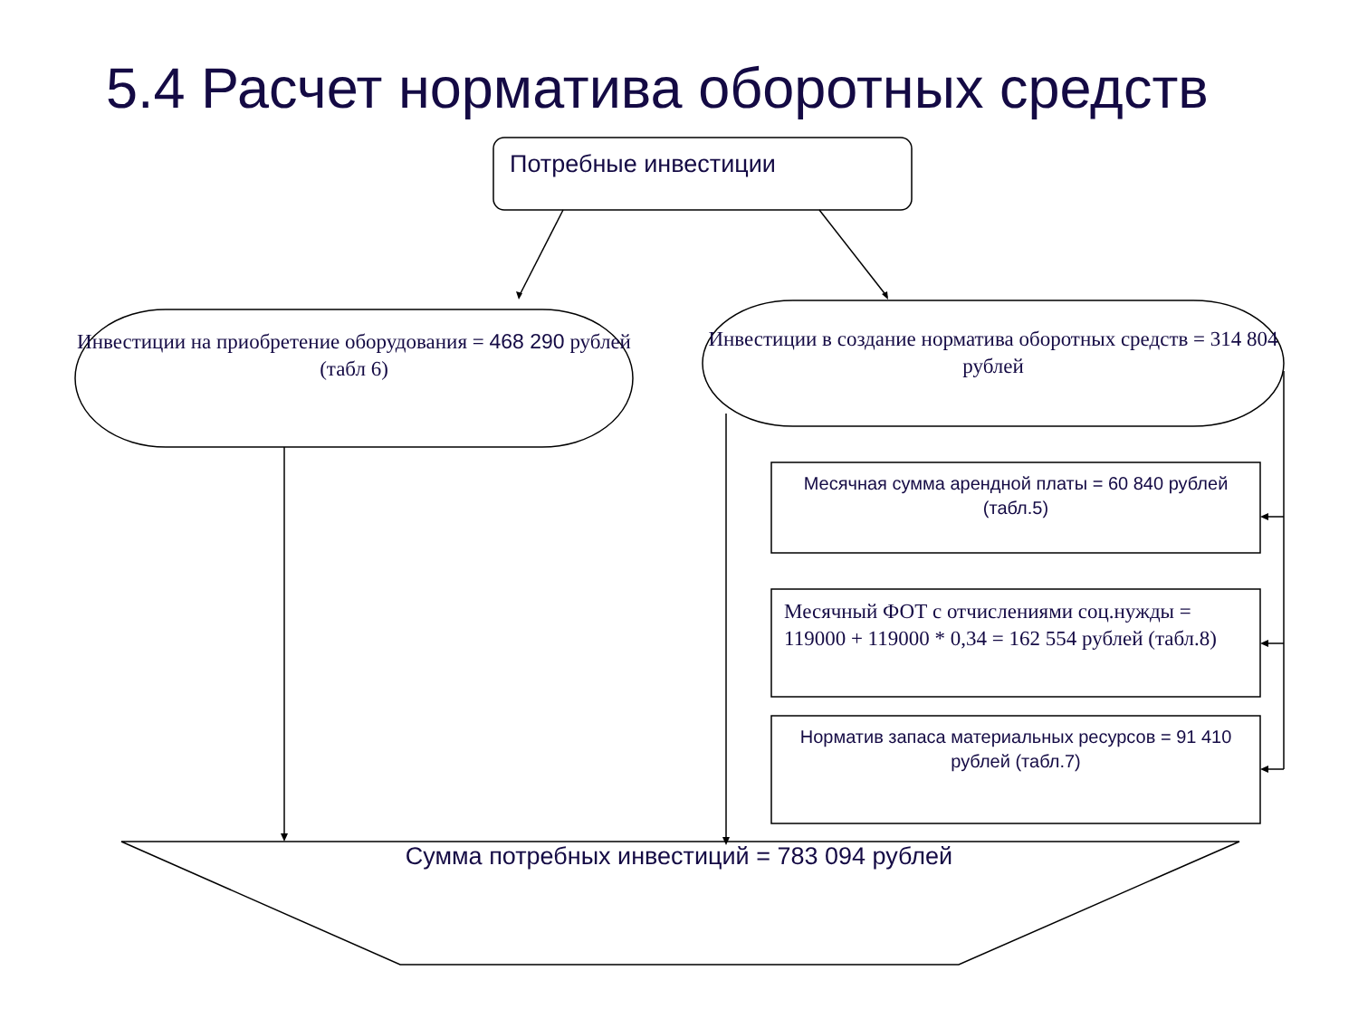5.4 Расчет норматива оборотных средств
Потребные инвестиции
Инвестиции на приобретение оборудования = 468 290 рублей (табл 6)
Инвестиции в создание норматива оборотных средств = 314 804 рублей
Месячная сумма арендной платы = 60 840 рублей (табл.5)
Месячный ФОТ с отчислениями соц.нужды = 119000 + 119000 * 0,34 = 162 554 рублей (табл.8)
Норматив запаса материальных ресурсов = 91 410 рублей (табл.7)
Сумма потребных инвестиций = 783 094 рублей